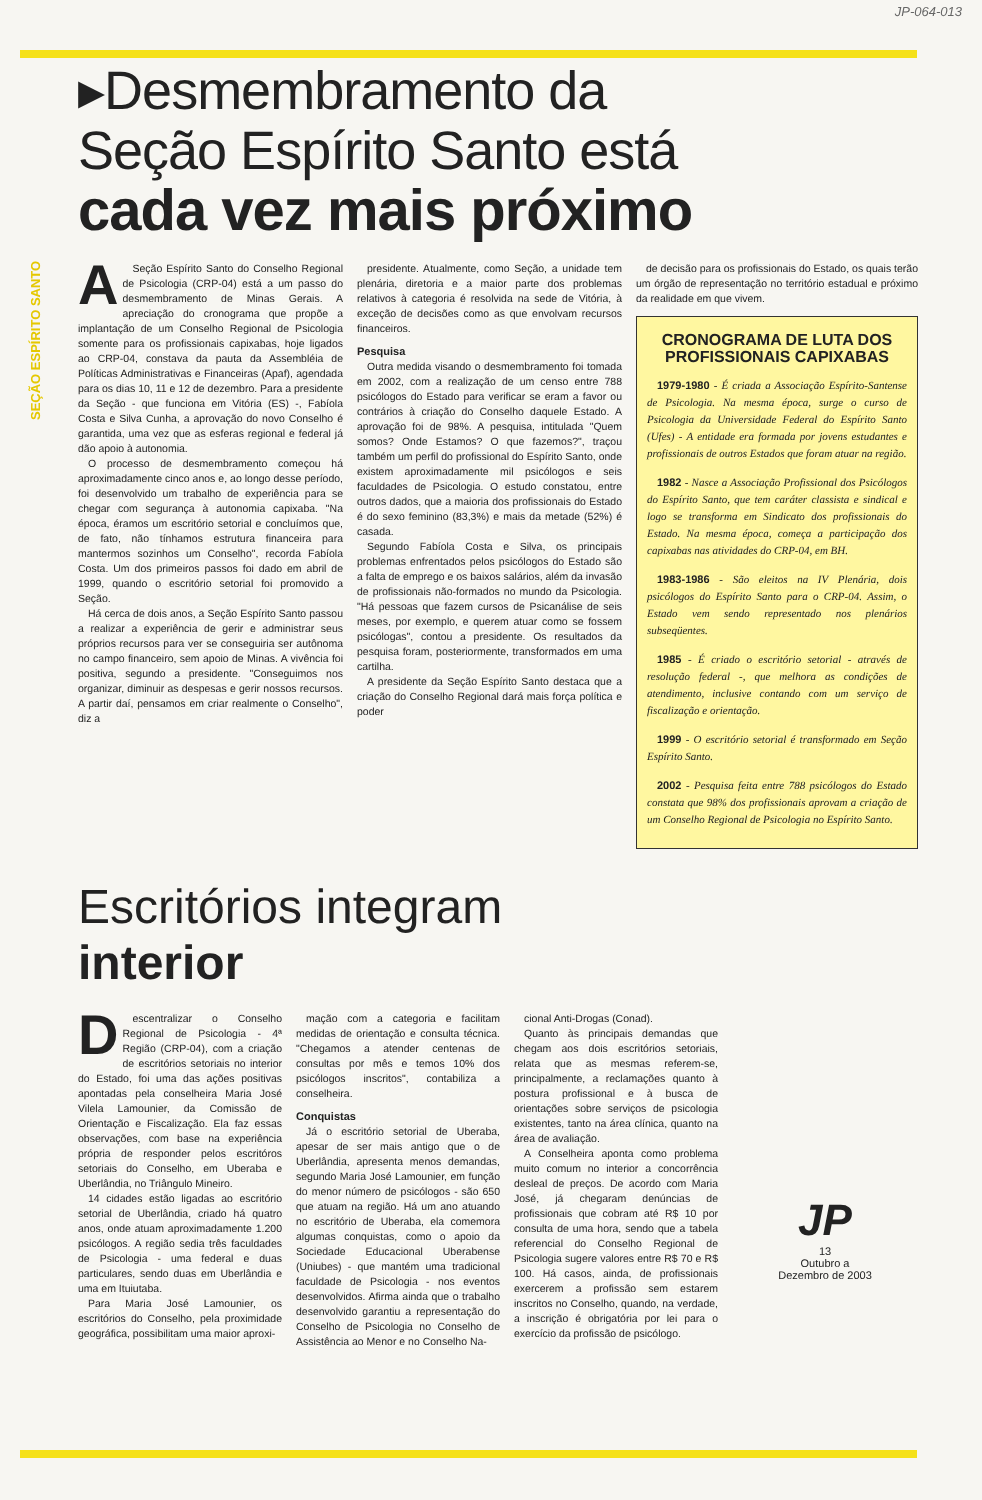JP-064-013
SEÇÃO ESPÍRITO SANTO
▸Desmembramento da
Seção Espírito Santo está
cada vez mais próximo
A
Seção Espírito Santo do Conselho Regional de Psicologia (CRP-04) está a um passo do desmembramento de Minas Gerais. A apreciação do cronograma que propõe a implantação de um Conselho Regional de Psicologia somente para os profissionais capixabas, hoje ligados ao CRP-04, constava da pauta da Assembléia de Políticas Administrativas e Financeiras (Apaf), agendada para os dias 10, 11 e 12 de dezembro. Para a presidente da Seção - que funciona em Vitória (ES) -, Fabíola Costa e Silva Cunha, a aprovação do novo Conselho é garantida, uma vez que as esferas regional e federal já dão apoio à autonomia.
O processo de desmembramento começou há aproximadamente cinco anos e, ao longo desse período, foi desenvolvido um trabalho de experiência para se chegar com segurança à autonomia capixaba. "Na época, éramos um escritório setorial e concluímos que, de fato, não tínhamos estrutura financeira para mantermos sozinhos um Conselho", recorda Fabíola Costa. Um dos primeiros passos foi dado em abril de 1999, quando o escritório setorial foi promovido a Seção.
Há cerca de dois anos, a Seção Espírito Santo passou a realizar a experiência de gerir e administrar seus próprios recursos para ver se conseguiria ser autônoma no campo financeiro, sem apoio de Minas. A vivência foi positiva, segundo a presidente. "Conseguimos nos organizar, diminuir as despesas e gerir nossos recursos. A partir daí, pensamos em criar realmente o Conselho", diz a
presidente. Atualmente, como Seção, a unidade tem plenária, diretoria e a maior parte dos problemas relativos à categoria é resolvida na sede de Vitória, à exceção de decisões como as que envolvam recursos financeiros.
Pesquisa
Outra medida visando o desmembramento foi tomada em 2002, com a realização de um censo entre 788 psicólogos do Estado para verificar se eram a favor ou contrários à criação do Conselho daquele Estado. A aprovação foi de 98%. A pesquisa, intitulada "Quem somos? Onde Estamos? O que fazemos?", traçou também um perfil do profissional do Espírito Santo, onde existem aproximadamente mil psicólogos e seis faculdades de Psicologia. O estudo constatou, entre outros dados, que a maioria dos profissionais do Estado é do sexo feminino (83,3%) e mais da metade (52%) é casada.
Segundo Fabíola Costa e Silva, os principais problemas enfrentados pelos psicólogos do Estado são a falta de emprego e os baixos salários, além da invasão de profissionais não-formados no mundo da Psicologia. "Há pessoas que fazem cursos de Psicanálise de seis meses, por exemplo, e querem atuar como se fossem psicólogas", contou a presidente. Os resultados da pesquisa foram, posteriormente, transformados em uma cartilha.
A presidente da Seção Espírito Santo destaca que a criação do Conselho Regional dará mais força política e poder
de decisão para os profissionais do Estado, os quais terão um órgão de representação no território estadual e próximo da realidade em que vivem.
CRONOGRAMA DE LUTA DOS PROFISSIONAIS CAPIXABAS
1979-1980 - É criada a Associação Espírito-Santense de Psicologia. Na mesma época, surge o curso de Psicologia da Universidade Federal do Espírito Santo (Ufes) - A entidade era formada por jovens estudantes e profissionais de outros Estados que foram atuar na região.
1982 - Nasce a Associação Profissional dos Psicólogos do Espírito Santo, que tem caráter classista e sindical e logo se transforma em Sindicato dos profissionais do Estado. Na mesma época, começa a participação dos capixabas nas atividades do CRP-04, em BH.
1983-1986 - São eleitos na IV Plenária, dois psicólogos do Espírito Santo para o CRP-04. Assim, o Estado vem sendo representado nos plenários subseqüentes.
1985 - É criado o escritório setorial - através de resolução federal -, que melhora as condições de atendimento, inclusive contando com um serviço de fiscalização e orientação.
1999 - O escritório setorial é transformado em Seção Espírito Santo.
2002 - Pesquisa feita entre 788 psicólogos do Estado constata que 98% dos profissionais aprovam a criação de um Conselho Regional de Psicologia no Espírito Santo.
Escritórios integram
interior
D
escentralizar o Conselho Regional de Psicologia - 4ª Região (CRP-04), com a criação de escritórios setoriais no interior do Estado, foi uma das ações positivas apontadas pela conselheira Maria José Vilela Lamounier, da Comissão de Orientação e Fiscalização. Ela faz essas observações, com base na experiência própria de responder pelos escritóros setoriais do Conselho, em Uberaba e Uberlândia, no Triângulo Mineiro.
14 cidades estão ligadas ao escritório setorial de Uberlândia, criado há quatro anos, onde atuam aproximadamente 1.200 psicólogos. A região sedia três faculdades de Psicologia - uma federal e duas particulares, sendo duas em Uberlândia e uma em Ituiutaba.
Para Maria José Lamounier, os escritórios do Conselho, pela proximidade geográfica, possibilitam uma maior aproxi-
mação com a categoria e facilitam medidas de orientação e consulta técnica. "Chegamos a atender centenas de consultas por mês e temos 10% dos psicólogos inscritos", contabiliza a conselheira.
Conquistas
Já o escritório setorial de Uberaba, apesar de ser mais antigo que o de Uberlândia, apresenta menos demandas, segundo Maria José Lamounier, em função do menor número de psicólogos - são 650 que atuam na região. Há um ano atuando no escritório de Uberaba, ela comemora algumas conquistas, como o apoio da Sociedade Educacional Uberabense (Uniubes) - que mantém uma tradicional faculdade de Psicologia - nos eventos desenvolvidos. Afirma ainda que o trabalho desenvolvido garantiu a representação do Conselho de Psicologia no Conselho de Assistência ao Menor e no Conselho Na-
cional Anti-Drogas (Conad).
Quanto às principais demandas que chegam aos dois escritórios setoriais, relata que as mesmas referem-se, principalmente, a reclamações quanto à postura profissional e à busca de orientações sobre serviços de psicologia existentes, tanto na área clínica, quanto na área de avaliação.
A Conselheira aponta como problema muito comum no interior a concorrência desleal de preços. De acordo com Maria José, já chegaram denúncias de profissionais que cobram até R$ 10 por consulta de uma hora, sendo que a tabela referencial do Conselho Regional de Psicologia sugere valores entre R$ 70 e R$ 100. Há casos, ainda, de profissionais exercerem a profissão sem estarem inscritos no Conselho, quando, na verdade, a inscrição é obrigatória por lei para o exercício da profissão de psicólogo.
JP
13
Outubro a
Dezembro de 2003